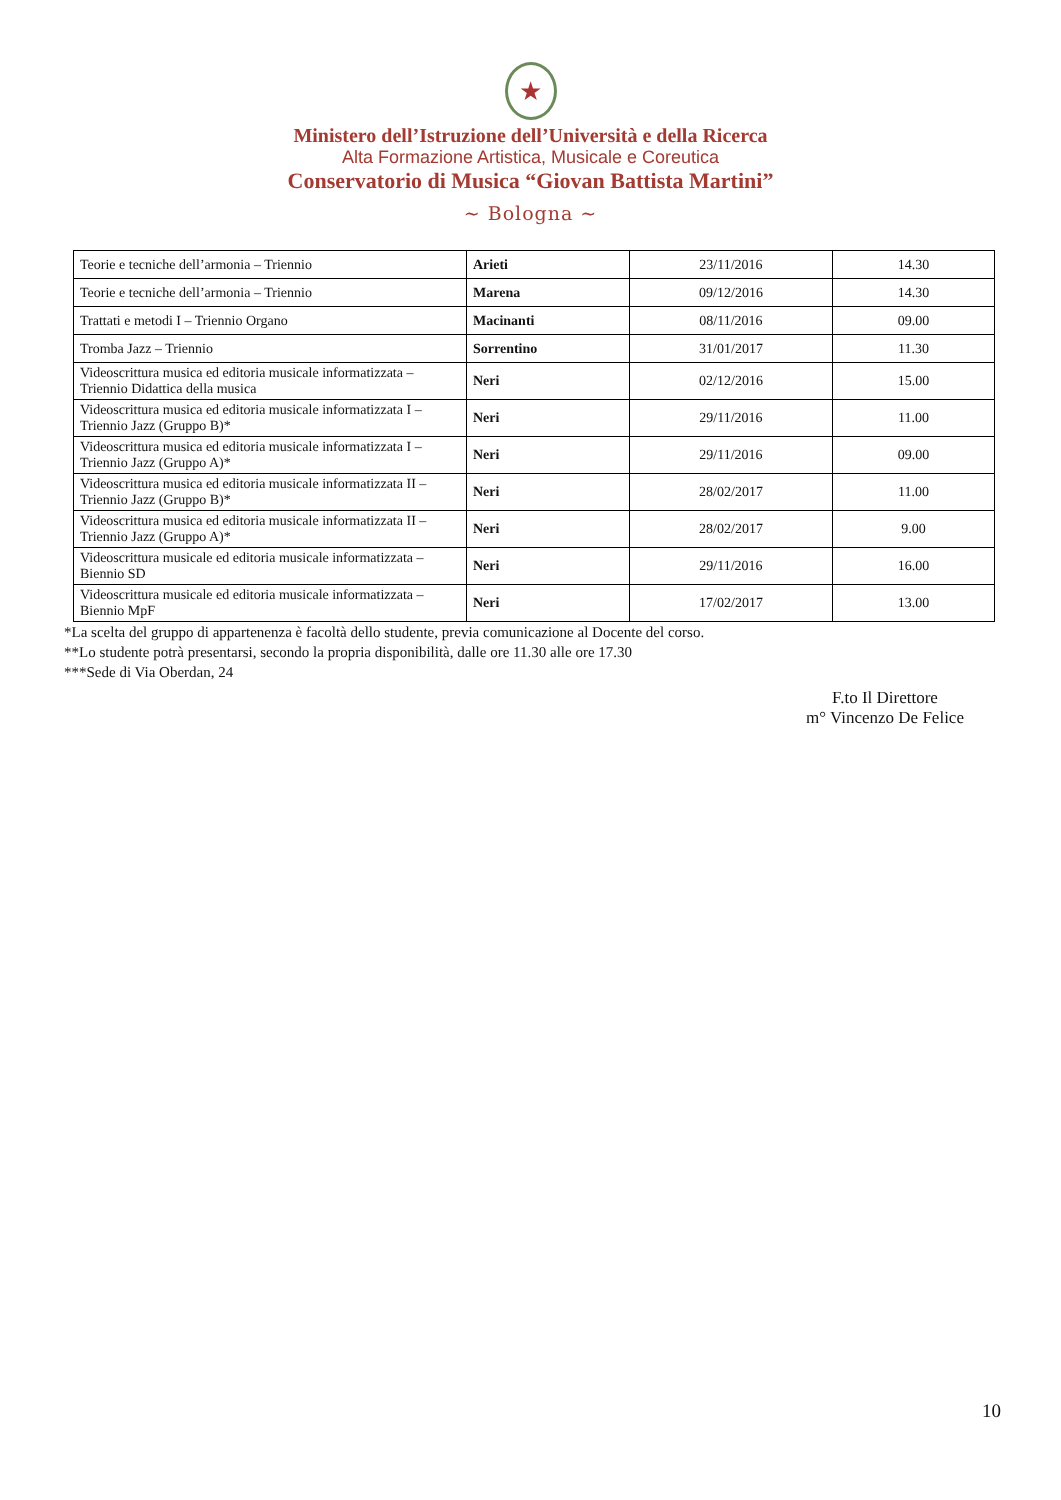★
Ministero dell’Istruzione dell’Università e della Ricerca
Alta Formazione Artistica, Musicale e Coreutica
Conservatorio di Musica “Giovan Battista Martini”
~ Bologna ~
| Teorie e tecniche dell’armonia – Triennio | Arieti | 23/11/2016 | 14.30 |
| Teorie e tecniche dell’armonia – Triennio | Marena | 09/12/2016 | 14.30 |
| Trattati e metodi I – Triennio Organo | Macinanti | 08/11/2016 | 09.00 |
| Tromba Jazz – Triennio | Sorrentino | 31/01/2017 | 11.30 |
| Videoscrittura musica ed editoria musicale informatizzata – Triennio Didattica della musica | Neri | 02/12/2016 | 15.00 |
| Videoscrittura musica ed editoria musicale informatizzata I – Triennio Jazz (Gruppo B)* | Neri | 29/11/2016 | 11.00 |
| Videoscrittura musica ed editoria musicale informatizzata I – Triennio Jazz (Gruppo A)* | Neri | 29/11/2016 | 09.00 |
| Videoscrittura musica ed editoria musicale informatizzata II – Triennio Jazz (Gruppo B)* | Neri | 28/02/2017 | 11.00 |
| Videoscrittura musica ed editoria musicale informatizzata II – Triennio Jazz (Gruppo A)* | Neri | 28/02/2017 | 9.00 |
| Videoscrittura musicale ed editoria musicale informatizzata – Biennio SD | Neri | 29/11/2016 | 16.00 |
| Videoscrittura musicale ed editoria musicale informatizzata – Biennio MpF | Neri | 17/02/2017 | 13.00 |
*La scelta del gruppo di appartenenza è facoltà dello studente, previa comunicazione al Docente del corso.
**Lo studente potrà presentarsi, secondo la propria disponibilità, dalle ore 11.30 alle ore 17.30
***Sede di Via Oberdan, 24
F.to Il Direttore
m° Vincenzo De Felice
10